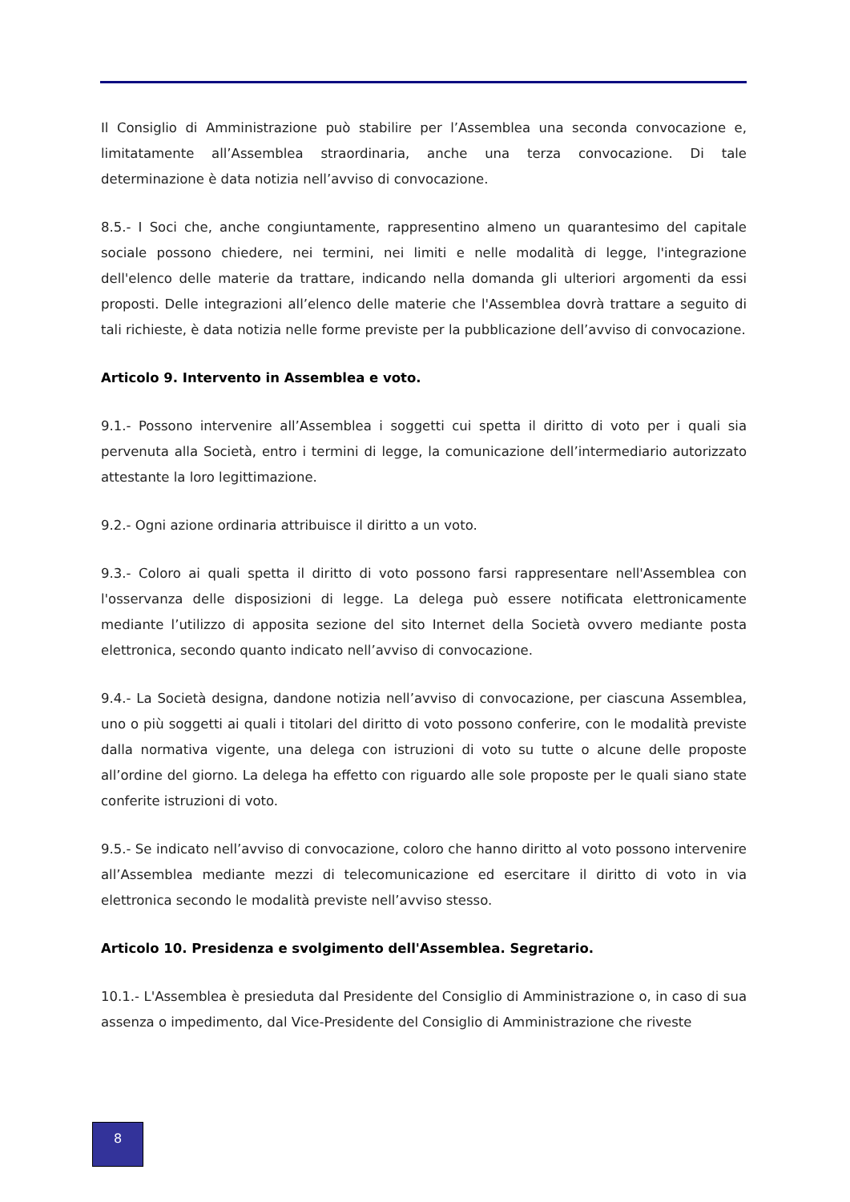Il Consiglio di Amministrazione può stabilire per l’Assemblea una seconda convocazione e, limitatamente all’Assemblea straordinaria, anche una terza convocazione. Di tale determinazione è data notizia nell’avviso di convocazione.
8.5.- I Soci che, anche congiuntamente, rappresentino almeno un quarantesimo del capitale sociale possono chiedere, nei termini, nei limiti e nelle modalità di legge, l'integrazione dell'elenco delle materie da trattare, indicando nella domanda gli ulteriori argomenti da essi proposti. Delle integrazioni all’elenco delle materie che l'Assemblea dovrà trattare a seguito di tali richieste, è data notizia nelle forme previste per la pubblicazione dell’avviso di convocazione.
Articolo 9. Intervento in Assemblea e voto.
9.1.- Possono intervenire all’Assemblea i soggetti cui spetta il diritto di voto per i quali sia pervenuta alla Società, entro i termini di legge, la comunicazione dell’intermediario autorizzato attestante la loro legittimazione.
9.2.- Ogni azione ordinaria attribuisce il diritto a un voto.
9.3.- Coloro ai quali spetta il diritto di voto possono farsi rappresentare nell'Assemblea con l'osservanza delle disposizioni di legge. La delega può essere notificata elettronicamente mediante l’utilizzo di apposita sezione del sito Internet della Società ovvero mediante posta elettronica, secondo quanto indicato nell’avviso di convocazione.
9.4.- La Società designa, dandone notizia nell’avviso di convocazione, per ciascuna Assemblea, uno o più soggetti ai quali i titolari del diritto di voto possono conferire, con le modalità previste dalla normativa vigente, una delega con istruzioni di voto su tutte o alcune delle proposte all’ordine del giorno. La delega ha effetto con riguardo alle sole proposte per le quali siano state conferite istruzioni di voto.
9.5.- Se indicato nell’avviso di convocazione, coloro che hanno diritto al voto possono intervenire all’Assemblea mediante mezzi di telecomunicazione ed esercitare il diritto di voto in via elettronica secondo le modalità previste nell’avviso stesso.
Articolo 10. Presidenza e svolgimento dell'Assemblea. Segretario.
10.1.- L'Assemblea è presieduta dal Presidente del Consiglio di Amministrazione o, in caso di sua assenza o impedimento, dal Vice-Presidente del Consiglio di Amministrazione che riveste
8